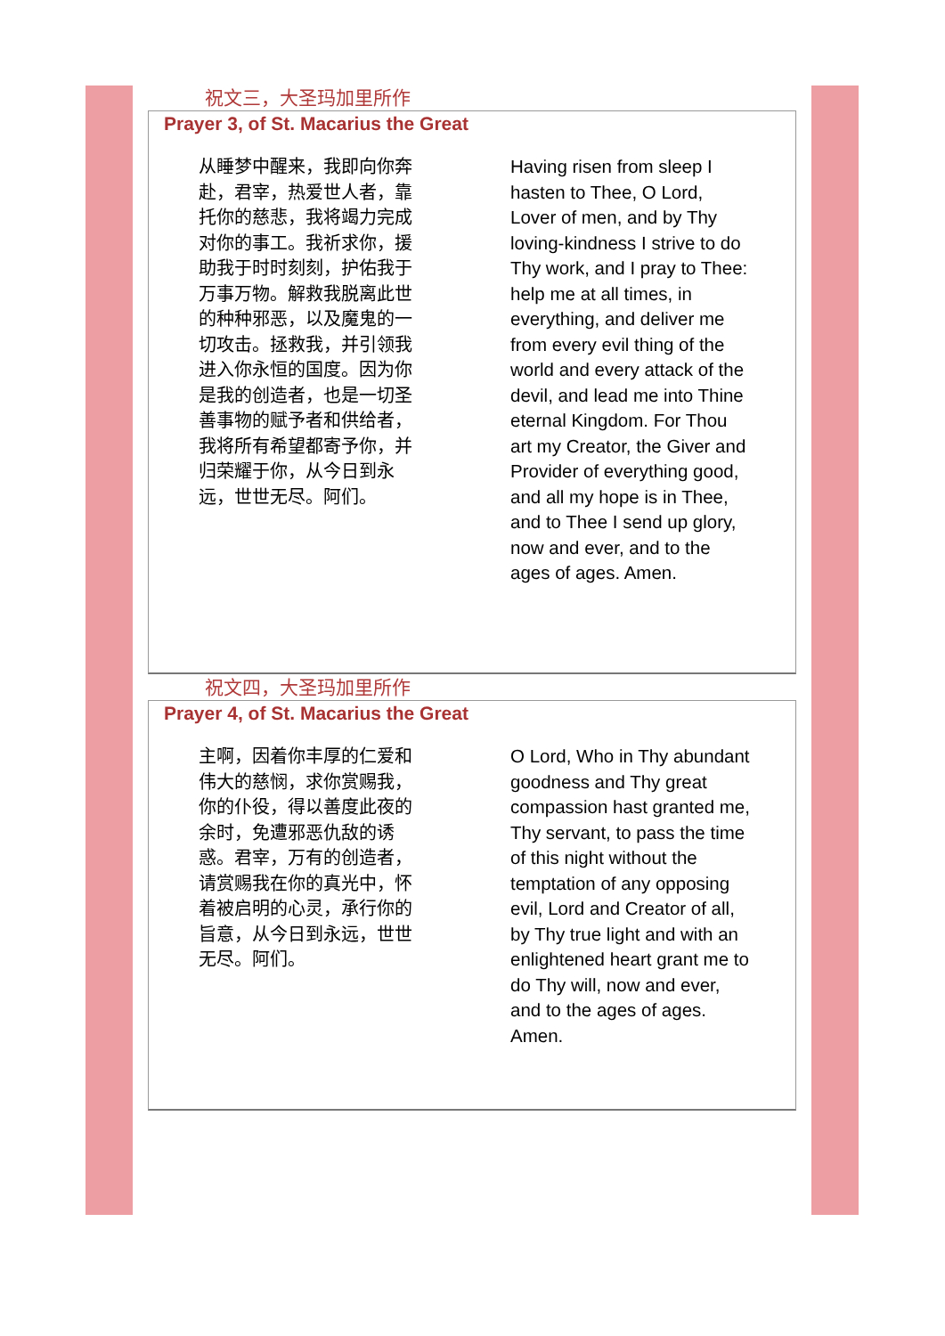祝文三，大圣玛加里所作
Prayer 3, of St. Macarius the Great
从睡梦中醒来，我即向你奔赴，君宰，热爱世人者，靠托你的慈悲，我将竭力完成对你的事工。我祈求你，援助我于时时刻刻，护佑我于万事万物。解救我脱离此世的种种邪恶，以及魔鬼的一切攻击。拯救我，并引领我进入你永恒的国度。因为你是我的创造者，也是一切圣善事物的赋予者和供给者，我将所有希望都寄予你，并归荣耀于你，从今日到永远，世世无尽。阿们。
Having risen from sleep I hasten to Thee, O Lord, Lover of men, and by Thy loving-kindness I strive to do Thy work, and I pray to Thee: help me at all times, in everything, and deliver me from every evil thing of the world and every attack of the devil, and lead me into Thine eternal Kingdom. For Thou art my Creator, the Giver and Provider of everything good, and all my hope is in Thee, and to Thee I send up glory, now and ever, and to the ages of ages. Amen.
祝文四，大圣玛加里所作
Prayer 4, of St. Macarius the Great
主啊，因着你丰厚的仁爱和伟大的慈悯，求你赏赐我，你的仆役，得以善度此夜的余时，免遭邪恶仇敌的诱惑。君宰，万有的创造者，请赏赐我在你的真光中，怀着被启明的心灵，承行你的旨意，从今日到永远，世世无尽。阿们。
O Lord, Who in Thy abundant goodness and Thy great compassion hast granted me, Thy servant, to pass the time of this night without the temptation of any opposing evil, Lord and Creator of all, by Thy true light and with an enlightened heart grant me to do Thy will, now and ever, and to the ages of ages. Amen.